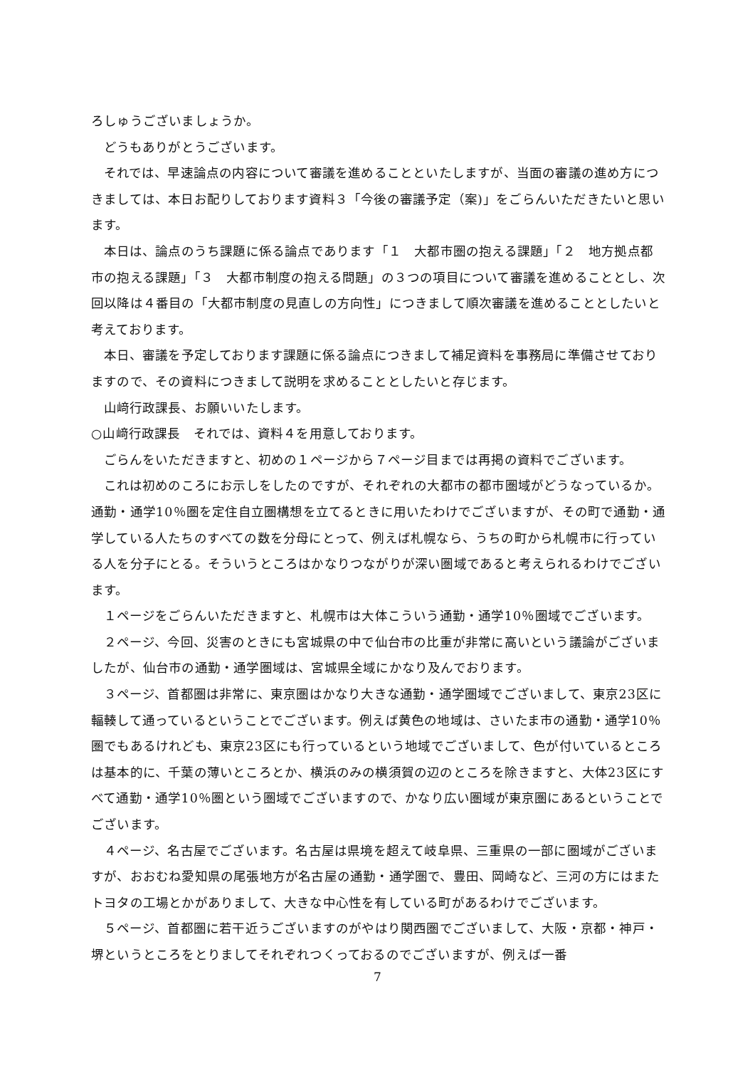ろしゅうございましょうか。
どうもありがとうございます。
それでは、早速論点の内容について審議を進めることといたしますが、当面の審議の進め方につきましては、本日お配りしております資料３「今後の審議予定（案)」をごらんいただきたいと思います。
本日は、論点のうち課題に係る論点であります「１　大都市圏の抱える課題」「２　地方拠点都市の抱える課題」「３　大都市制度の抱える問題」の３つの項目について審議を進めることとし、次回以降は４番目の「大都市制度の見直しの方向性」につきまして順次審議を進めることとしたいと考えております。
本日、審議を予定しております課題に係る論点につきまして補足資料を事務局に準備させておりますので、その資料につきまして説明を求めることとしたいと存じます。
山﨑行政課長、お願いいたします。
○山﨑行政課長　それでは、資料４を用意しております。
ごらんをいただきますと、初めの１ページから７ページ目までは再掲の資料でございます。
これは初めのころにお示しをしたのですが、それぞれの大都市の都市圏域がどうなっているか。通勤・通学10％圏を定住自立圏構想を立てるときに用いたわけでございますが、その町で通勤・通学している人たちのすべての数を分母にとって、例えば札幌なら、うちの町から札幌市に行っている人を分子にとる。そういうところはかなりつながりが深い圏域であると考えられるわけでございます。
１ページをごらんいただきますと、札幌市は大体こういう通勤・通学10％圏域でございます。
２ページ、今回、災害のときにも宮城県の中で仙台市の比重が非常に高いという議論がございましたが、仙台市の通勤・通学圏域は、宮城県全域にかなり及んでおります。
３ページ、首都圏は非常に、東京圏はかなり大きな通勤・通学圏域でございまして、東京23区に輻輳して通っているということでございます。例えば黄色の地域は、さいたま市の通勤・通学10％圏でもあるけれども、東京23区にも行っているという地域でございまして、色が付いているところは基本的に、千葉の薄いところとか、横浜のみの横須賀の辺のところを除きますと、大体23区にすべて通勤・通学10％圏という圏域でございますので、かなり広い圏域が東京圏にあるということでございます。
４ページ、名古屋でございます。名古屋は県境を超えて岐阜県、三重県の一部に圏域がございますが、おおむね愛知県の尾張地方が名古屋の通勤・通学圏で、豊田、岡崎など、三河の方にはまたトヨタの工場とかがありまして、大きな中心性を有している町があるわけでございます。
５ページ、首都圏に若干近うございますのがやはり関西圏でございまして、大阪・京都・神戸・堺というところをとりましてそれぞれつくっておるのでございますが、例えば一番
7